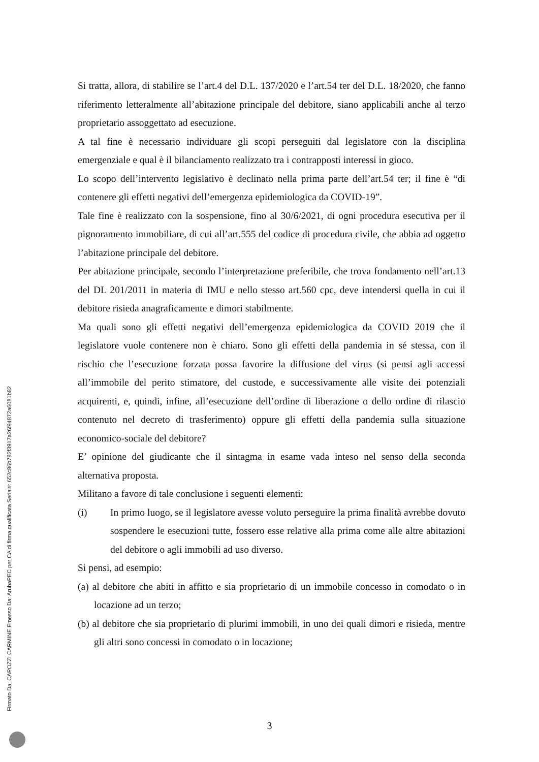Si tratta, allora, di stabilire se l’art.4 del D.L. 137/2020 e l’art.54 ter del D.L. 18/2020, che fanno riferimento letteralmente all’abitazione principale del debitore, siano applicabili anche al terzo proprietario assoggettato ad esecuzione.
A tal fine è necessario individuare gli scopi perseguiti dal legislatore con la disciplina emergenziale e qual è il bilanciamento realizzato tra i contrapposti interessi in gioco.
Lo scopo dell’intervento legislativo è declinato nella prima parte dell’art.54 ter; il fine è “di contenere gli effetti negativi dell’emergenza epidemiologica da COVID-19”.
Tale fine è realizzato con la sospensione, fino al 30/6/2021, di ogni procedura esecutiva per il pignoramento immobiliare, di cui all’art.555 del codice di procedura civile, che abbia ad oggetto l’abitazione principale del debitore.
Per abitazione principale, secondo l’interpretazione preferibile, che trova fondamento nell’art.13 del DL 201/2011 in materia di IMU e nello stesso art.560 cpc, deve intendersi quella in cui il debitore risieda anagraficamente e dimori stabilmente.
Ma quali sono gli effetti negativi dell’emergenza epidemiologica da COVID 2019 che il legislatore vuole contenere non è chiaro. Sono gli effetti della pandemia in sé stessa, con il rischio che l’esecuzione forzata possa favorire la diffusione del virus (si pensi agli accessi all’immobile del perito stimatore, del custode, e successivamente alle visite dei potenziali acquirenti, e, quindi, infine, all’esecuzione dell’ordine di liberazione o dello ordine di rilascio contenuto nel decreto di trasferimento) oppure gli effetti della pandemia sulla situazione economico-sociale del debitore?
E’ opinione del giudicante che il sintagma in esame vada inteso nel senso della seconda alternativa proposta.
Militano a favore di tale conclusione i seguenti elementi:
(i) In primo luogo, se il legislatore avesse voluto perseguire la prima finalità avrebbe dovuto sospendere le esecuzioni tutte, fossero esse relative alla prima come alle altre abitazioni del debitore o agli immobili ad uso diverso.
Si pensi, ad esempio:
(a) al debitore che abiti in affitto e sia proprietario di un immobile concesso in comodato o in locazione ad un terzo;
(b) al debitore che sia proprietario di plurimi immobili, in uno dei quali dimori e risieda, mentre gli altri sono concessi in comodato o in locazione;
3
Firmato Da: CAPOZZI CARMINE Emesso Da: ArubaPEC per CA di firma qualificata Serial#: 652c86b782f3917a26f94872a6081b82